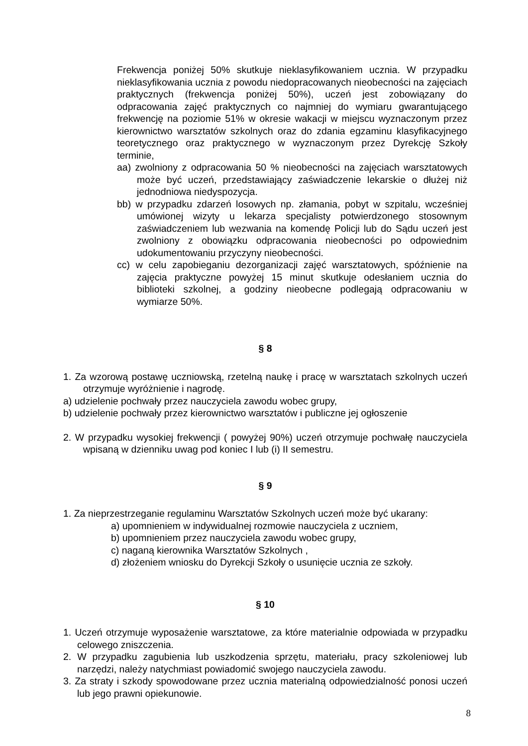Frekwencja poniżej 50% skutkuje nieklasyfikowaniem ucznia. W przypadku nieklasyfikowania ucznia z powodu niedopracowanych nieobecności na zajęciach praktycznych (frekwencja poniżej 50%), uczeń jest zobowiązany do odpracowania zajęć praktycznych co najmniej do wymiaru gwarantującego frekwencję na poziomie 51% w okresie wakacji w miejscu wyznaczonym przez kierownictwo warsztatów szkolnych oraz do zdania egzaminu klasyfikacyjnego teoretycznego oraz praktycznego w wyznaczonym przez Dyrekcję Szkoły terminie,
aa) zwolniony z odpracowania 50 % nieobecności na zajęciach warsztatowych może być uczeń, przedstawiający zaświadczenie lekarskie o dłużej niż jednodniowa niedyspozycja.
bb) w przypadku zdarzeń losowych np. złamania, pobyt w szpitalu, wcześniej umówionej wizyty u lekarza specjalisty potwierdzonego stosownym zaświadczeniem lub wezwania na komendę Policji lub do Sądu uczeń jest zwolniony z obowiązku odpracowania nieobecności po odpowiednim udokumentowaniu przyczyny nieobecności.
cc) w celu zapobieganiu dezorganizacji zajęć warsztatowych, spóźnienie na zajęcia praktyczne powyżej 15 minut skutkuje odesłaniem ucznia do biblioteki szkolnej, a godziny nieobecne podlegają odpracowaniu w wymiarze 50%.
§ 8
1. Za wzorową postawę uczniowską, rzetelną naukę i pracę w warsztatach szkolnych uczeń otrzymuje wyróżnienie i nagrodę.
a) udzielenie pochwały przez nauczyciela zawodu wobec grupy,
b) udzielenie pochwały przez kierownictwo warsztatów i publiczne jej ogłoszenie
2. W przypadku wysokiej frekwencji ( powyżej 90%) uczeń otrzymuje pochwałę nauczyciela wpisaną w dzienniku uwag pod koniec I lub (i) II semestru.
§ 9
1. Za nieprzestrzeganie regulaminu Warsztatów Szkolnych uczeń może być ukarany:
a) upomnieniem w indywidualnej rozmowie nauczyciela z uczniem,
b) upomnieniem przez nauczyciela zawodu wobec grupy,
c) naganą kierownika Warsztatów Szkolnych ,
d) złożeniem wniosku do Dyrekcji Szkoły o usunięcie ucznia ze szkoły.
§ 10
1. Uczeń otrzymuje wyposażenie warsztatowe, za które materialnie odpowiada w przypadku celowego zniszczenia.
2. W przypadku zagubienia lub uszkodzenia sprzętu, materiału, pracy szkoleniowej lub narzędzi, należy natychmiast powiadomić swojego nauczyciela zawodu.
3. Za straty i szkody spowodowane przez ucznia materialną odpowiedzialność ponosi uczeń lub jego prawni opiekunowie.
8